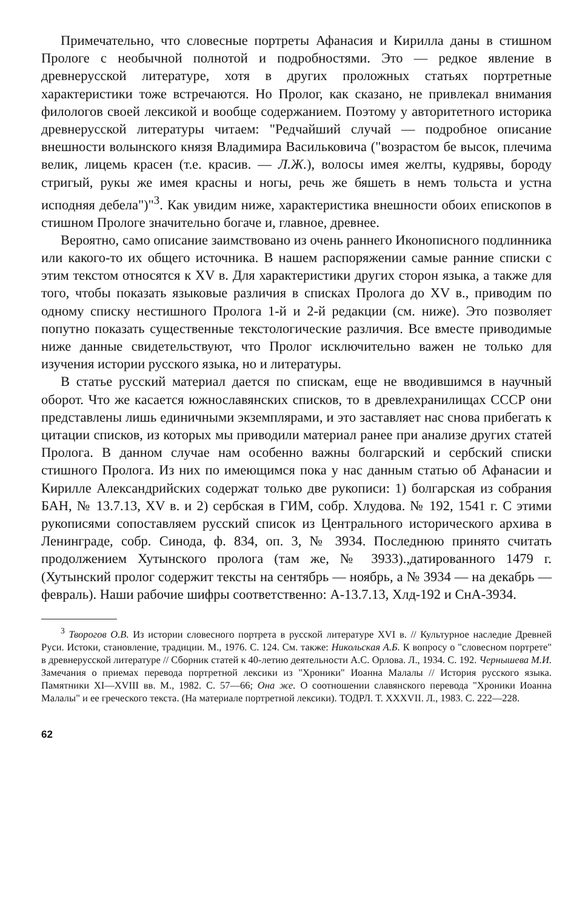Примечательно, что словесные портреты Афанасия и Кирилла даны в стишном Прологе с необычной полнотой и подробностями. Это — редкое явление в древнерусской литературе, хотя в других проложных статьях портретные характеристики тоже встречаются. Но Пролог, как сказано, не привлекал внимания филологов своей лексикой и вообще содержанием. Поэтому у авторитетного историка древнерусской литературы читаем: "Редчайший случай — подробное описание внешности волынского князя Владимира Васильковича ("возрастом бе высок, плечима велик, лицемь красен (т.е. красив. — Л.Ж.), волосы имея желты, кудрявы, бороду стригый, рукы же имея красны и ногы, речь же бяшеть в немъ тольста и устна исподняя дебела")"<sup>3</sup>. Как увидим ниже, характеристика внешности обоих епископов в стишном Прологе значительно богаче и, главное, древнее.
Вероятно, само описание заимствовано из очень раннего Иконописного подлинника или какого-то их общего источника. В нашем распоряжении самые ранние списки с этим текстом относятся к XV в. Для характеристики других сторон языка, а также для того, чтобы показать языковые различия в списках Пролога до XV в., приводим по одному списку нестишного Пролога 1-й и 2-й редакции (см. ниже). Это позволяет попутно показать существенные текстологические различия. Все вместе приводимые ниже данные свидетельствуют, что Пролог исключительно важен не только для изучения истории русского языка, но и литературы.
В статье русский материал дается по спискам, еще не вводившимся в научный оборот. Что же касается южнославянских списков, то в древлехранилищах СССР они представлены лишь единичными экземплярами, и это заставляет нас снова прибегать к цитации списков, из которых мы приводили материал ранее при анализе других статей Пролога. В данном случае нам особенно важны болгарский и сербский списки стишного Пролога. Из них по имеющимся пока у нас данным статью об Афанасии и Кирилле Александрийских содержат только две рукописи: 1) болгарская из собрания БАН, № 13.7.13, XV в. и 2) сербская в ГИМ, собр. Хлудова. № 192, 1541 г. С этими рукописями сопоставляем русский список из Центрального исторического архива в Ленинграде, собр. Синода, ф. 834, оп. 3, № 3934. Последнюю принято считать продолжением Хутынского пролога (там же, № 3933).,датированного 1479 г. (Хутынский пролог содержит тексты на сентябрь — ноябрь, а № 3934 — на декабрь — февраль). Наши рабочие шифры соответственно: А-13.7.13, Хлд-192 и СнА-3934.
<sup>3</sup> Творогов О.В. Из истории словесного портрета в русской литературе XVI в. // Культурное наследие Древней Руси. Истоки, становление, традиции. М., 1976. С. 124. См. также: Никольская А.Б. К вопросу о "словесном портрете" в древнерусской литературе // Сборник статей к 40-летию деятельности А.С. Орлова. Л., 1934. С. 192. Чернышева М.И. Замечания о приемах перевода портретной лексики из "Хроники" Иоанна Малалы // История русского языка. Памятники XI—XVIII вв. М., 1982. С. 57—66; Она же. О соотношении славянского перевода "Хроники Иоанна Малалы" и ее греческого текста. (На материале портретной лексики). ТОДРЛ. Т. XXXVII. Л., 1983. С. 222—228.
62